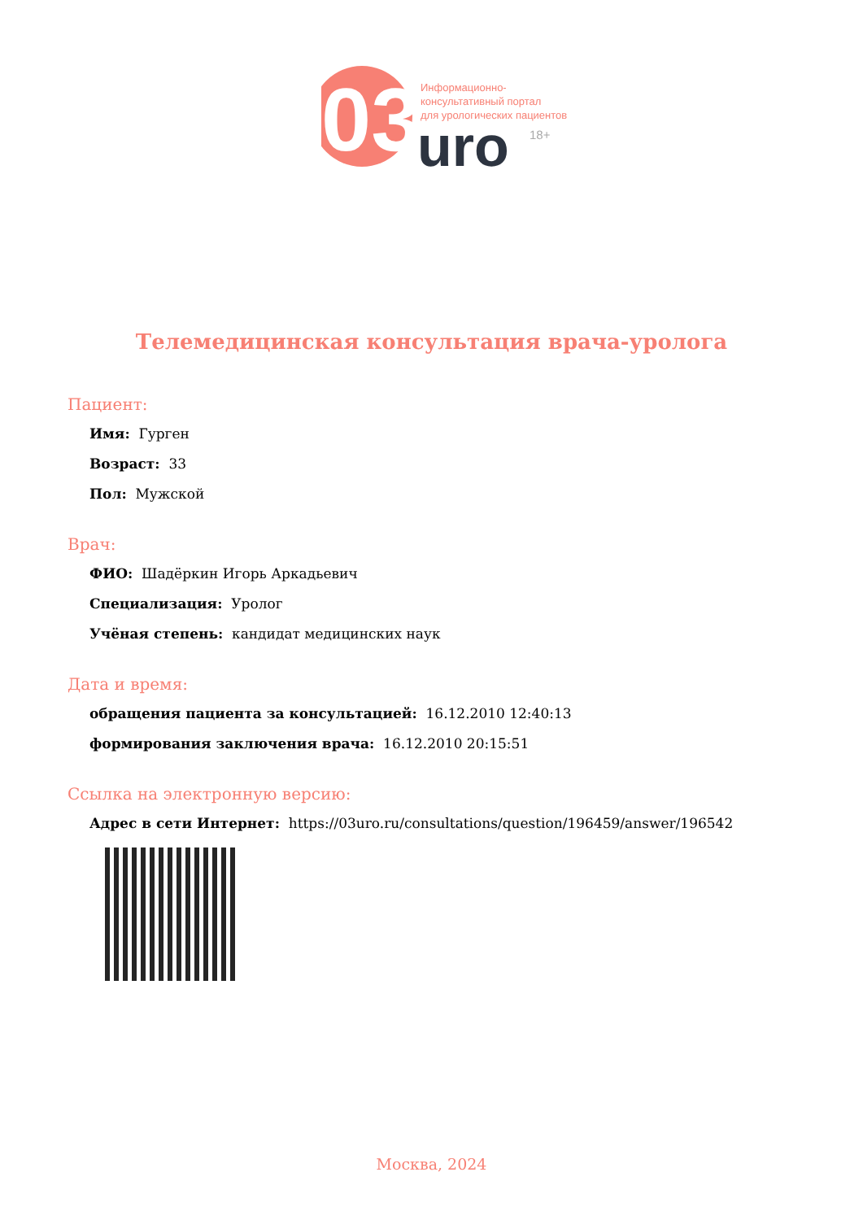03
Информационно-
консультативный портал
для урологических пациентов
uro
18+
Телемедицинская консультация врача-уролога
Пациент:
Имя: Гурген
Возраст: 33
Пол: Мужской
Врач:
ФИО: Шадёркин Игорь Аркадьевич
Специализация: Уролог
Учёная степень: кандидат медицинских наук
Дата и время:
обращения пациента за консультацией: 16.12.2010 12:40:13
формирования заключения врача: 16.12.2010 20:15:51
Ссылка на электронную версию:
Адрес в сети Интернет: https://03uro.ru/consultations/question/196459/answer/196542
Москва, 2024